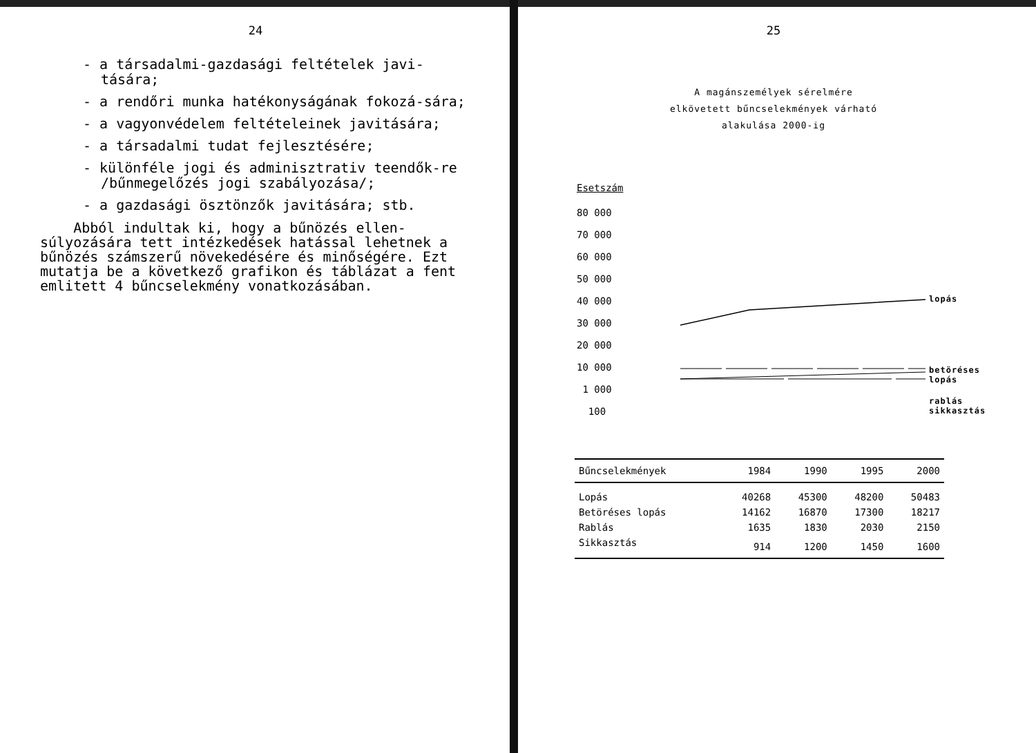24
- a társadalmi-gazdasági feltételek javi-tására;
- a rendőri munka hatékonyságának fokozá-sára;
- a vagyonvédelem feltételeinek javitására;
- a társadalmi tudat fejlesztésére;
- különféle jogi és adminisztrativ teendők-re /bűnmegelőzés jogi szabályozása/;
- a gazdasági ösztönzők javitására; stb.
Abból indultak ki, hogy a bűnözés ellen-súlyozására tett intézkedések hatással lehetnek a bűnözés számszerű növekedésére és minőségére. Ezt mutatja be a következő grafikon és táblázat a fent emlitett 4 bűncselekmény vonatkozásában.
25
A magánszemélyek sérelmére
elkövetett bűncselekmények várható
alakulása 2000-ig
Esetszám
80 000
70 000
60 000
50 000
40 000
30 000
20 000
10 000
1 000
100
lopás
betöréses
lopás
rablás
sikkasztás
| Bűncselekmények | 1984 | 1990 | 1995 | 2000 |
| --- | --- | --- | --- | --- |
| Lopás | 40268 | 45300 | 48200 | 50483 |
| Betöréses lopás | 14162 | 16870 | 17300 | 18217 |
| Rablás | 1635 | 1830 | 2030 | 2150 |
| Sikkasztás | 914 | 1200 | 1450 | 1600 |